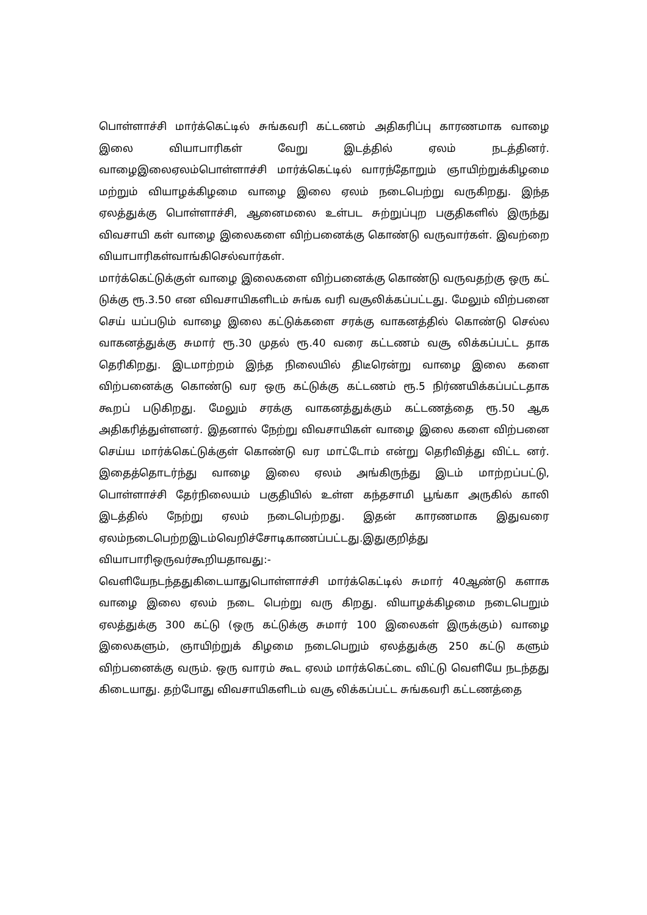பொள்ளாச்சி மார்க்கெட்டில் சுங்கவரி கட்டணம் அதிகரிப்பு காரணமாக வாழை இலை வியாபாரிகள் வேறு இடத்தில் ஏலம் நடத்தினர். வாழைஇலைஏலம்பொள்ளாச்சி மார்க்கெட்டில் வாரந்தோறும் ஞாயிற்றுக்கிழமை மற்றும் வியாழக்கிழமை வாழை இலை ஏலம் நடைபெற்று வருகிறது. இந்த ஏலத்துக்கு பொள்ளாச்சி, ஆனைமலை உள்பட சுற்றுப்புற பகுதிகளில் இருந்து விவசாயி கள் வாழை இலைகளை விற்பனைக்கு கொண்டு வருவார்கள். இவற்றை வியாபாரிகள்வாங்கிசெல்வார்கள்.
மார்க்கெட்டுக்குள் வாழை இலைகளை விற்பனைக்கு கொண்டு வருவதற்கு ஒரு கட் டுக்கு ரூ.3.50 என விவசாயிகளிடம் சுங்க வரி வசூலிக்கப்பட்டது. மேலும் விற்பனை செய் யப்படும் வாழை இலை கட்டுக்களை சரக்கு வாகனத்தில் கொண்டு செல்ல வாகனத்துக்கு சுமார் ரூ.30 முதல் ரூ.40 வரை கட்டணம் வசூ லிக்கப்பட்ட தாக தெரிகிறது. இடமாற்றம் இந்த நிலையில் திடீரென்று வாழை இலை களை விற்பனைக்கு கொண்டு வர ஒரு கட்டுக்கு கட்டணம் ரூ.5 நிர்ணயிக்கப்பட்டதாக கூறப் படுகிறது. மேலும் சரக்கு வாகனத்துக்கும் கட்டணத்தை ரூ.50 ஆக அதிகரித்துள்ளனர். இதனால் நேற்று விவசாயிகள் வாழை இலை களை விற்பனை செய்ய மார்க்கெட்டுக்குள் கொண்டு வர மாட்டோம் என்று தெரிவித்து விட்ட னர். இதைத்தொடர்ந்து வாழை இலை ஏலம் அங்கிருந்து இடம் மாற்றப்பட்டு, பொள்ளாச்சி தேர்நிலையம் பகுதியில் உள்ள கந்தசாமி பூங்கா அருகில் காலி இடத்தில் நேற்று ஏலம் நடைபெற்றது. இதன் காரணமாக இதுவரை ஏலம்நடைபெற்றஇடம்வெறிச்சோடிகாணப்பட்டது.இதுகுறித்து வியாபாரிஒருவர்கூறியதாவது:-
வெளியேநடந்ததுகிடையாதுபொள்ளாச்சி மார்க்கெட்டில் சுமார் 40ஆண்டு களாக வாழை இலை ஏலம் நடை பெற்று வரு கிறது. வியாழக்கிழமை நடைபெறும் ஏலத்துக்கு 300 கட்டு (ஒரு கட்டுக்கு சுமார் 100 இலைகள் இருக்கும்) வாழை இலைகளும், ஞாயிற்றுக் கிழமை நடைபெறும் ஏலத்துக்கு 250 கட்டு களும் விற்பனைக்கு வரும். ஒரு வாரம் கூட ஏலம் மார்க்கெட்டை விட்டு வெளியே நடந்தது கிடையாது. தற்போது விவசாயிகளிடம் வசூ லிக்கப்பட்ட சுங்கவரி கட்டணத்தை